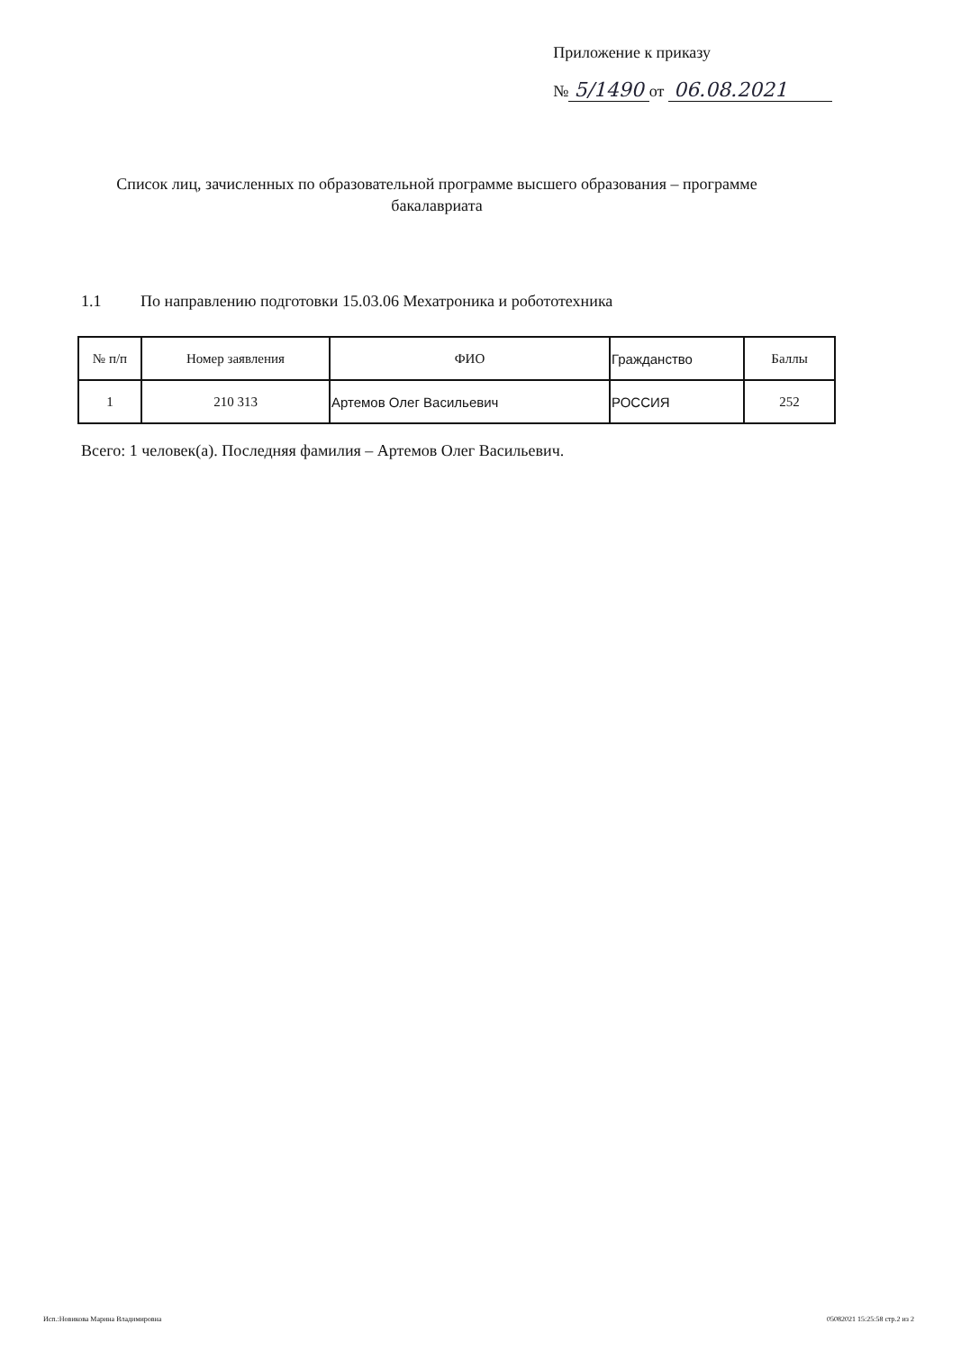Приложение к приказу
№ 5/1490 от 06.08.2021
Список лиц, зачисленных по образовательной программе высшего образования – программе бакалавриата
1.1 По направлению подготовки 15.03.06 Мехатроника и робототехника
| № п/п | Номер заявления | ФИО | Гражданство | Баллы |
| --- | --- | --- | --- | --- |
| 1 | 210 313 | Артемов Олег Васильевич | РОССИЯ | 252 |
Всего: 1 человек(а). Последняя фамилия – Артемов Олег Васильевич.
Исп.:Новикова Марина Владимировна
05082021 15:25:58 стр.2 из 2